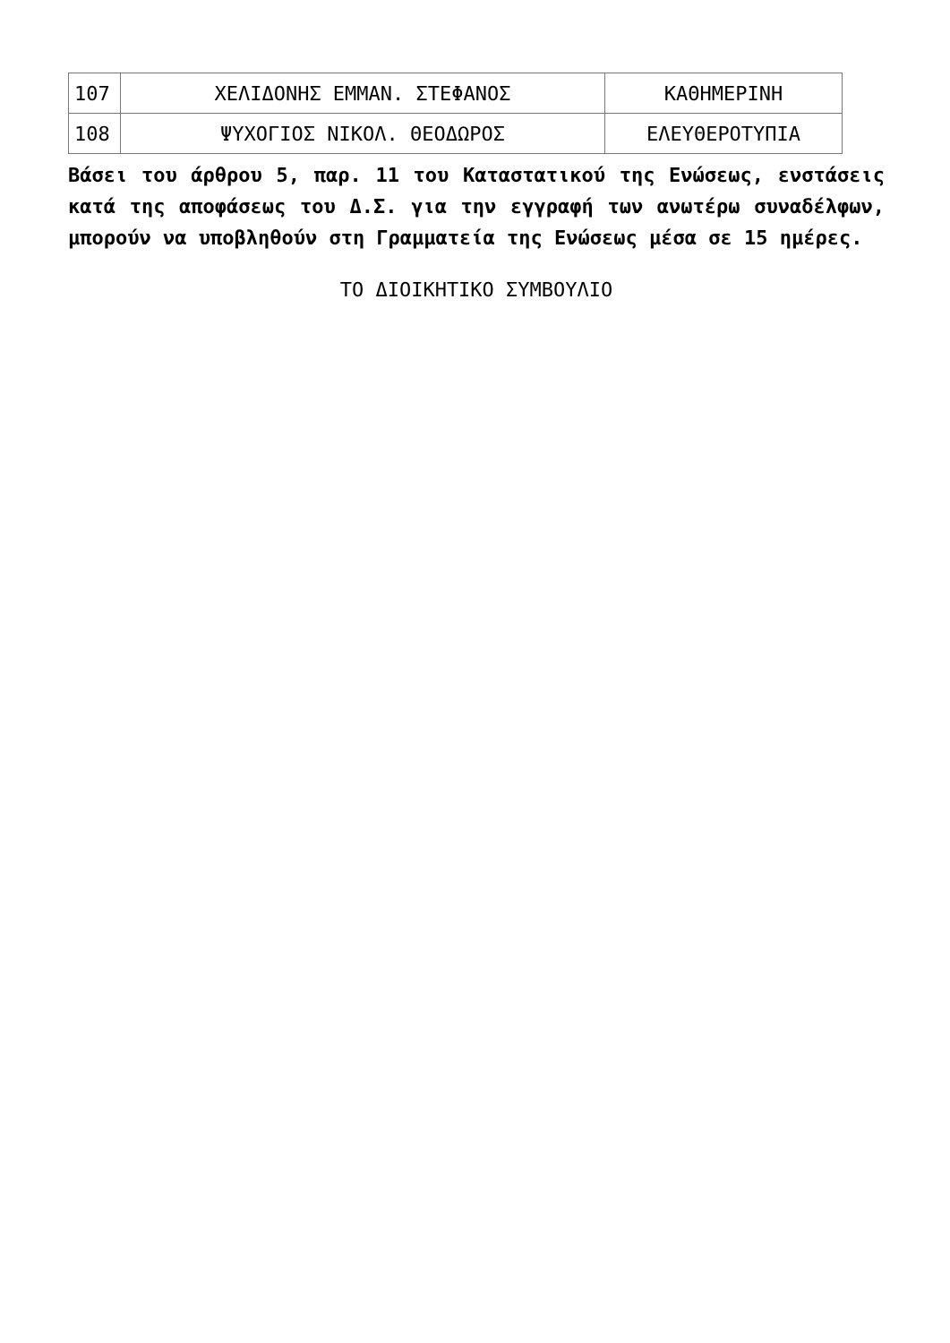| 107 | ΧΕΛΙΔΟΝΗΣ ΕΜΜΑΝ. ΣΤΕΦΑΝΟΣ | ΚΑΘΗΜΕΡΙΝΗ |
| 108 | ΨΥΧΟΓΙΟΣ ΝΙΚΟΛ. ΘΕΟΔΩΡΟΣ | ΕΛΕΥΘΕΡΟΤΥΠΙΑ |
Βάσει του άρθρου 5, παρ. 11 του Καταστατικού της Ενώσεως, ενστάσεις κατά της αποφάσεως του Δ.Σ. για την εγγραφή των ανωτέρω συναδέλφων, μπορούν να υποβληθούν στη Γραμματεία της Ενώσεως μέσα σε 15 ημέρες.
ΤΟ ΔΙΟΙΚΗΤΙΚΟ ΣΥΜΒΟΥΛΙΟ